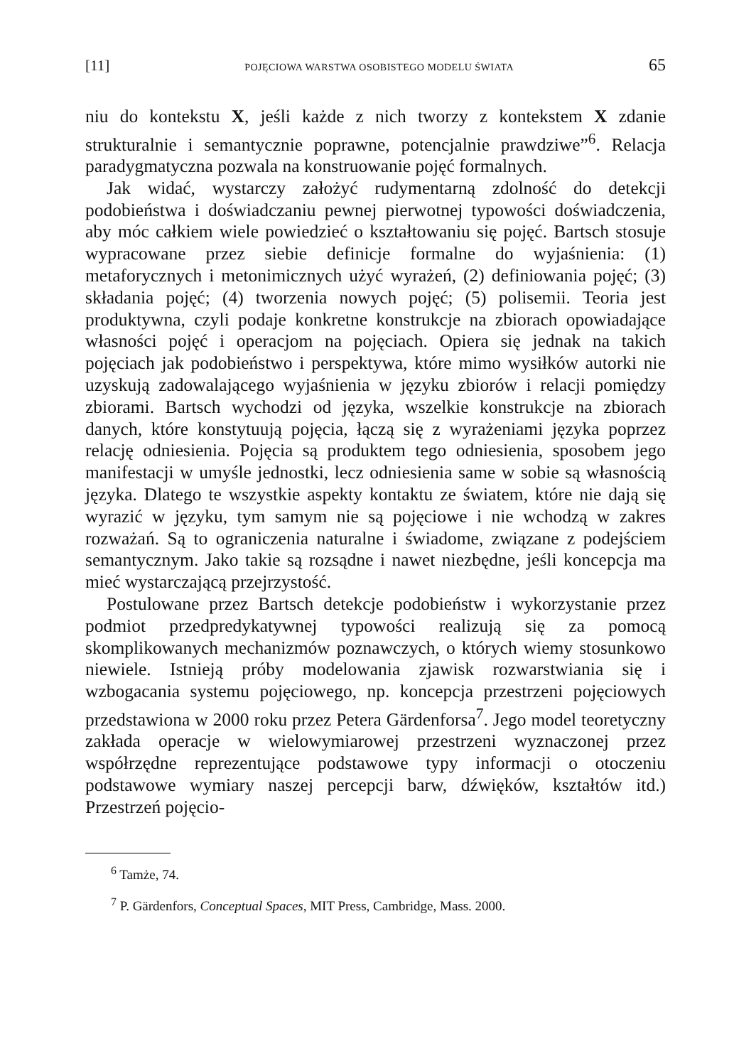[11] POJĘCIOWA WARSTWA OSOBISTEGO MODELU ŚWIATA 65
niu do kontekstu X, jeśli każde z nich tworzy z kontekstem X zdanie strukturalnie i semantycznie poprawne, potencjalnie prawdziwe”<sup>6</sup>. Relacja paradygmatyczna pozwala na konstruowanie pojęć formalnych.
Jak widać, wystarczy założyć rudymentarną zdolność do detekcji podobieństwa i doświadczaniu pewnej pierwotnej typowości doświadczenia, aby móc całkiem wiele powiedzieć o kształtowaniu się pojęć. Bartsch stosuje wypracowane przez siebie definicje formalne do wyjaśnienia: (1) metaforycznych i metonimicznych użyć wyrażeń, (2) definiowania pojęć; (3) składania pojęć; (4) tworzenia nowych pojęć; (5) polisemii. Teoria jest produktywna, czyli podaje konkretne konstrukcje na zbiorach opowiadające własności pojęć i operacjom na pojęciach. Opiera się jednak na takich pojęciach jak podobieństwo i perspektywa, które mimo wysiłków autorki nie uzyskują zadowalającego wyjaśnienia w języku zbiorów i relacji pomiędzy zbiorami. Bartsch wychodzi od języka, wszelkie konstrukcje na zbiorach danych, które konstytuują pojęcia, łączą się z wyrażeniami języka poprzez relację odniesienia. Pojęcia są produktem tego odniesienia, sposobem jego manifestacji w umyśle jednostki, lecz odniesienia same w sobie są własnością języka. Dlatego te wszystkie aspekty kontaktu ze światem, które nie dają się wyrazić w języku, tym samym nie są pojęciowe i nie wchodzą w zakres rozważań. Są to ograniczenia naturalne i świadome, związane z podejściem semantycznym. Jako takie są rozsądne i nawet niezbędne, jeśli koncepcja ma mieć wystarczającą przejrzystość.
Postulowane przez Bartsch detekcje podobieństw i wykorzystanie przez podmiot przedpredykatywnej typowości realizują się za pomocą skomplikowanych mechanizmów poznawczych, o których wiemy stosunkowo niewiele. Istnieją próby modelowania zjawisk rozwarstwiania się i wzbogacania systemu pojęciowego, np. koncepcja przestrzeni pojęciowych przedstawiona w 2000 roku przez Petera Gärdenforsa<sup>7</sup>. Jego model teoretyczny zakłada operacje w wielowymiarowej przestrzeni wyznaczonej przez współrzędne reprezentujące podstawowe typy informacji o otoczeniu podstawowe wymiary naszej percepcji barw, dźwięków, kształtów itd.) Przestrzeń pojęcio-
<sup>6</sup> Tamże, 74.
<sup>7</sup> P. Gärdenfors, Conceptual Spaces, MIT Press, Cambridge, Mass. 2000.